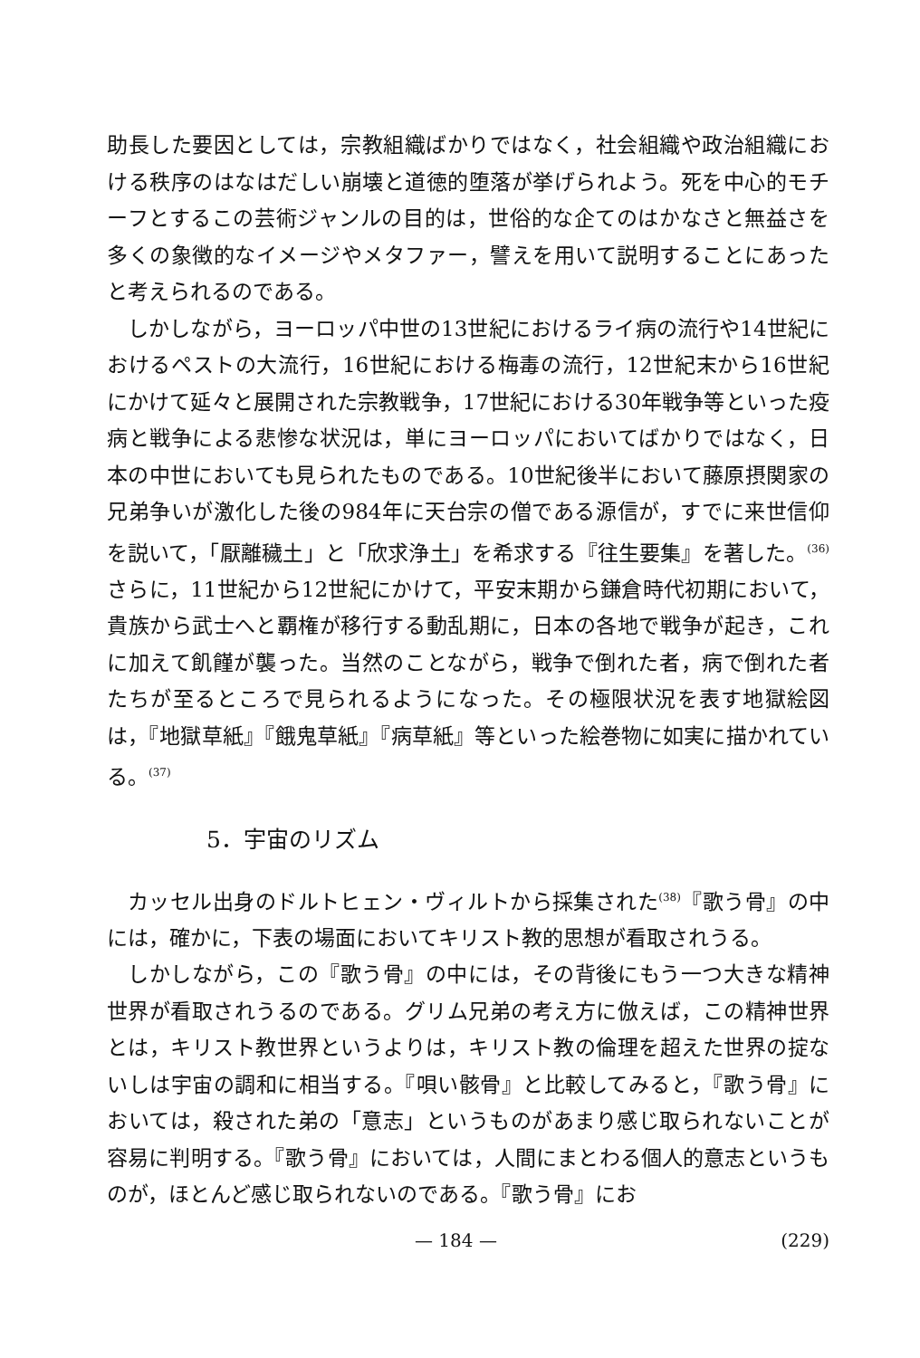助長した要因としては，宗教組織ばかりではなく，社会組織や政治組織における秩序のはなはだしい崩壊と道徳的堕落が挙げられよう。死を中心的モチーフとするこの芸術ジャンルの目的は，世俗的な企てのはかなさと無益さを多くの象徴的なイメージやメタファー，譬えを用いて説明することにあったと考えられるのである。
しかしながら，ヨーロッパ中世の13世紀におけるライ病の流行や14世紀におけるペストの大流行，16世紀における梅毒の流行，12世紀末から16世紀にかけて延々と展開された宗教戦争，17世紀における30年戦争等といった疫病と戦争による悲惨な状況は，単にヨーロッパにおいてばかりではなく，日本の中世においても見られたものである。10世紀後半において藤原摂関家の兄弟争いが激化した後の984年に天台宗の僧である源信が，すでに来世信仰を説いて，「厭離穢土」と「欣求浄土」を希求する『往生要集』を著した。<sup>(36)</sup>さらに，11世紀から12世紀にかけて，平安末期から鎌倉時代初期において，貴族から武士へと覇権が移行する動乱期に，日本の各地で戦争が起き，これに加えて飢饉が襲った。当然のことながら，戦争で倒れた者，病で倒れた者たちが至るところで見られるようになった。その極限状況を表す地獄絵図は，『地獄草紙』『餓鬼草紙』『病草紙』等といった絵巻物に如実に描かれている。<sup>(37)</sup>
5．宇宙のリズム
カッセル出身のドルトヒェン・ヴィルトから採集された<sup>(38)</sup>『歌う骨』の中には，確かに，下表の場面においてキリスト教的思想が看取されうる。
しかしながら，この『歌う骨』の中には，その背後にもう一つ大きな精神世界が看取されうるのである。グリム兄弟の考え方に倣えば，この精神世界とは，キリスト教世界というよりは，キリスト教の倫理を超えた世界の掟ないしは宇宙の調和に相当する。『唄い骸骨』と比較してみると，『歌う骨』においては，殺された弟の「意志」というものがあまり感じ取られないことが容易に判明する。『歌う骨』においては，人間にまとわる個人的意志というものが，ほとんど感じ取られないのである。『歌う骨』にお
— 184 — (229)